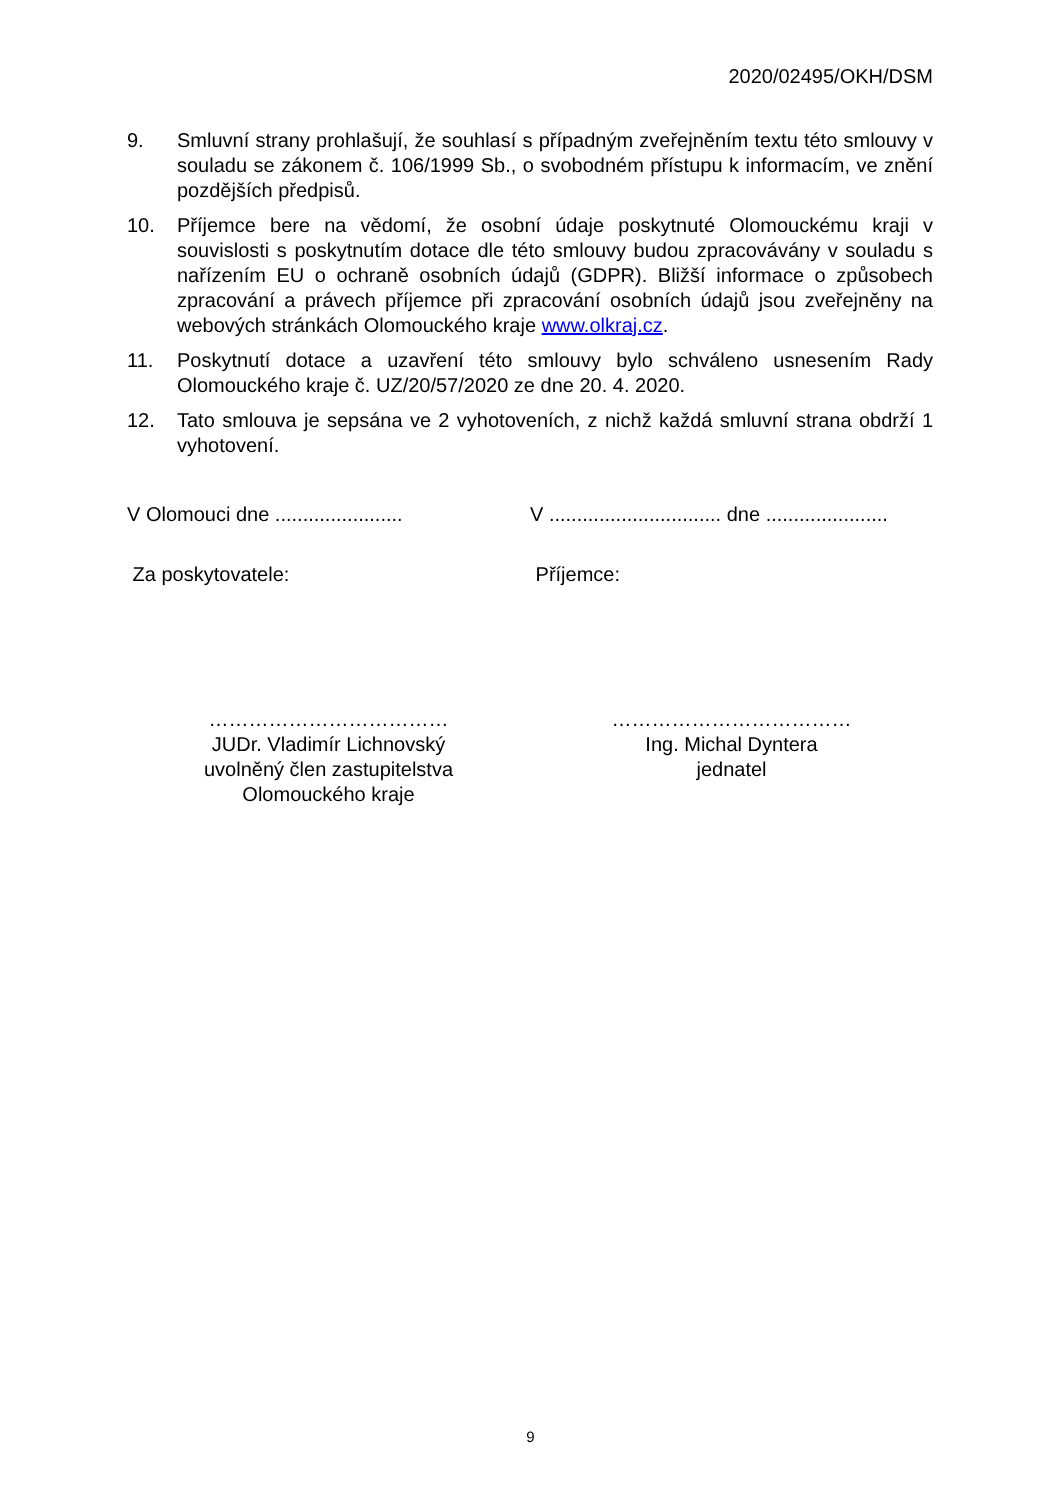2020/02495/OKH/DSM
9. Smluvní strany prohlašují, že souhlasí s případným zveřejněním textu této smlouvy v souladu se zákonem č. 106/1999 Sb., o svobodném přístupu k informacím, ve znění pozdějších předpisů.
10. Příjemce bere na vědomí, že osobní údaje poskytnuté Olomouckému kraji v souvislosti s poskytnutím dotace dle této smlouvy budou zpracovávány v souladu s nařízením EU o ochraně osobních údajů (GDPR). Bližší informace o způsobech zpracování a právech příjemce při zpracování osobních údajů jsou zveřejněny na webových stránkách Olomouckého kraje www.olkraj.cz.
11. Poskytnutí dotace a uzavření této smlouvy bylo schváleno usnesením Rady Olomouckého kraje č. UZ/20/57/2020 ze dne 20. 4. 2020.
12. Tato smlouva je sepsána ve 2 vyhotoveních, z nichž každá smluvní strana obdrží 1 vyhotovení.
V Olomouci dne .......................
V ............................... dne ......................
Za poskytovatele: Příjemce:
………………………………
JUDr. Vladimír Lichnovský
uvolněný člen zastupitelstva
Olomouckého kraje
………………………………
Ing. Michal Dyntera
jednatel
9